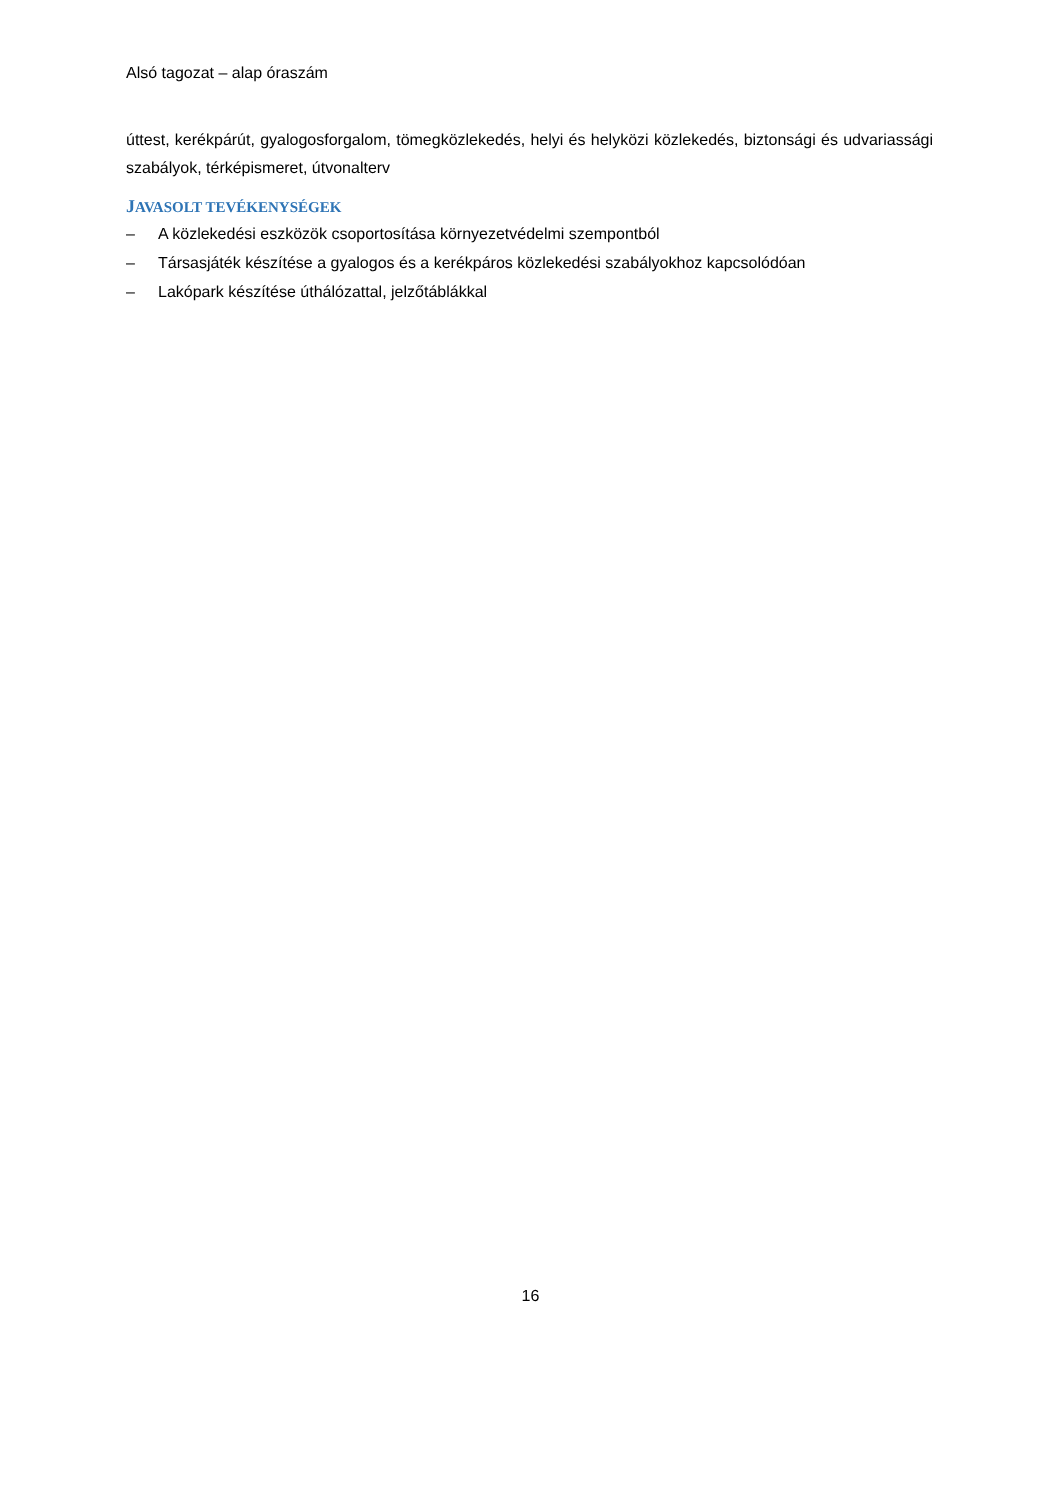Alsó tagozat – alap óraszám
úttest, kerékpárút, gyalogosforgalom, tömegközlekedés, helyi és helyközi közlekedés, biztonsági és udvariassági szabályok, térképismeret, útvonalterv
JAVASOLT TEVÉKENYSÉGEK
– A közlekedési eszközök csoportosítása környezetvédelmi szempontból
– Társasjáték készítése a gyalogos és a kerékpáros közlekedési szabályokhoz kapcsolódóan
– Lakópark készítése úthálózattal, jelzőtáblákkal
16